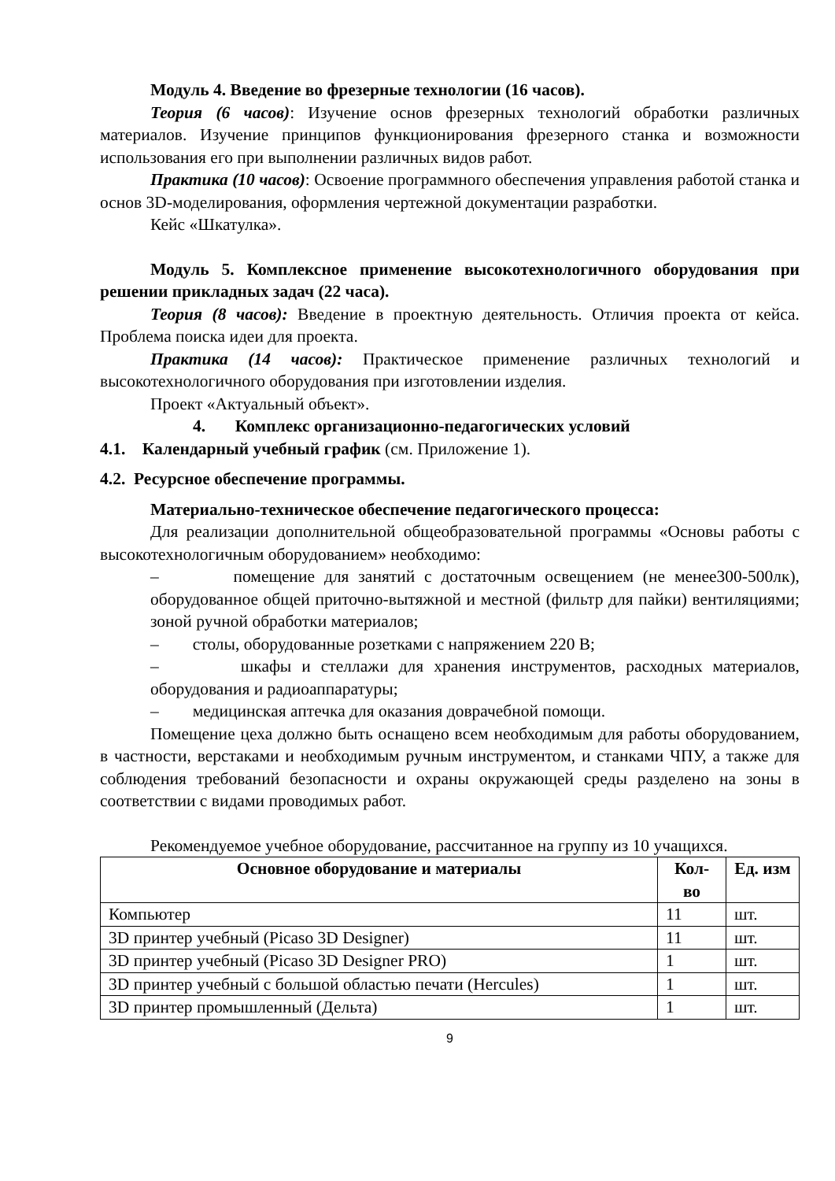Модуль 4. Введение во фрезерные технологии (16 часов).
Теория (6 часов): Изучение основ фрезерных технологий обработки различных материалов. Изучение принципов функционирования фрезерного станка и возможности использования его при выполнении различных видов работ.
Практика (10 часов): Освоение программного обеспечения управления работой станка и основ 3D-моделирования, оформления чертежной документации разработки.
Кейс «Шкатулка».
Модуль 5. Комплексное применение высокотехнологичного оборудования при решении прикладных задач (22 часа).
Теория (8 часов): Введение в проектную деятельность. Отличия проекта от кейса. Проблема поиска идеи для проекта.
Практика (14 часов): Практическое применение различных технологий и высокотехнологичного оборудования при изготовлении изделия.
Проект «Актуальный объект».
4. Комплекс организационно-педагогических условий
4.1. Календарный учебный график (см. Приложение 1).
4.2. Ресурсное обеспечение программы.
Материально-техническое обеспечение педагогического процесса:
Для реализации дополнительной общеобразовательной программы «Основы работы с высокотехнологичным оборудованием» необходимо:
– помещение для занятий с достаточным освещением (не менее300-500лк), оборудованное общей приточно-вытяжной и местной (фильтр для пайки) вентиляциями; зоной ручной обработки материалов;
– столы, оборудованные розетками с напряжением 220 В;
– шкафы и стеллажи для хранения инструментов, расходных материалов, оборудования и радиоаппаратуры;
– медицинская аптечка для оказания доврачебной помощи.
Помещение цеха должно быть оснащено всем необходимым для работы оборудованием, в частности, верстаками и необходимым ручным инструментом, и станками ЧПУ, а также для соблюдения требований безопасности и охраны окружающей среды разделено на зоны в соответствии с видами проводимых работ.
Рекомендуемое учебное оборудование, рассчитанное на группу из 10 учащихся.
| Основное оборудование и материалы | Кол-во | Ед. изм |
| --- | --- | --- |
| Компьютер | 11 | шт. |
| 3D принтер учебный (Picaso 3D Designer) | 11 | шт. |
| 3D принтер учебный (Picaso 3D Designer PRO) | 1 | шт. |
| 3D принтер учебный с большой областью печати (Hercules) | 1 | шт. |
| 3D принтер промышленный (Дельта) | 1 | шт. |
9